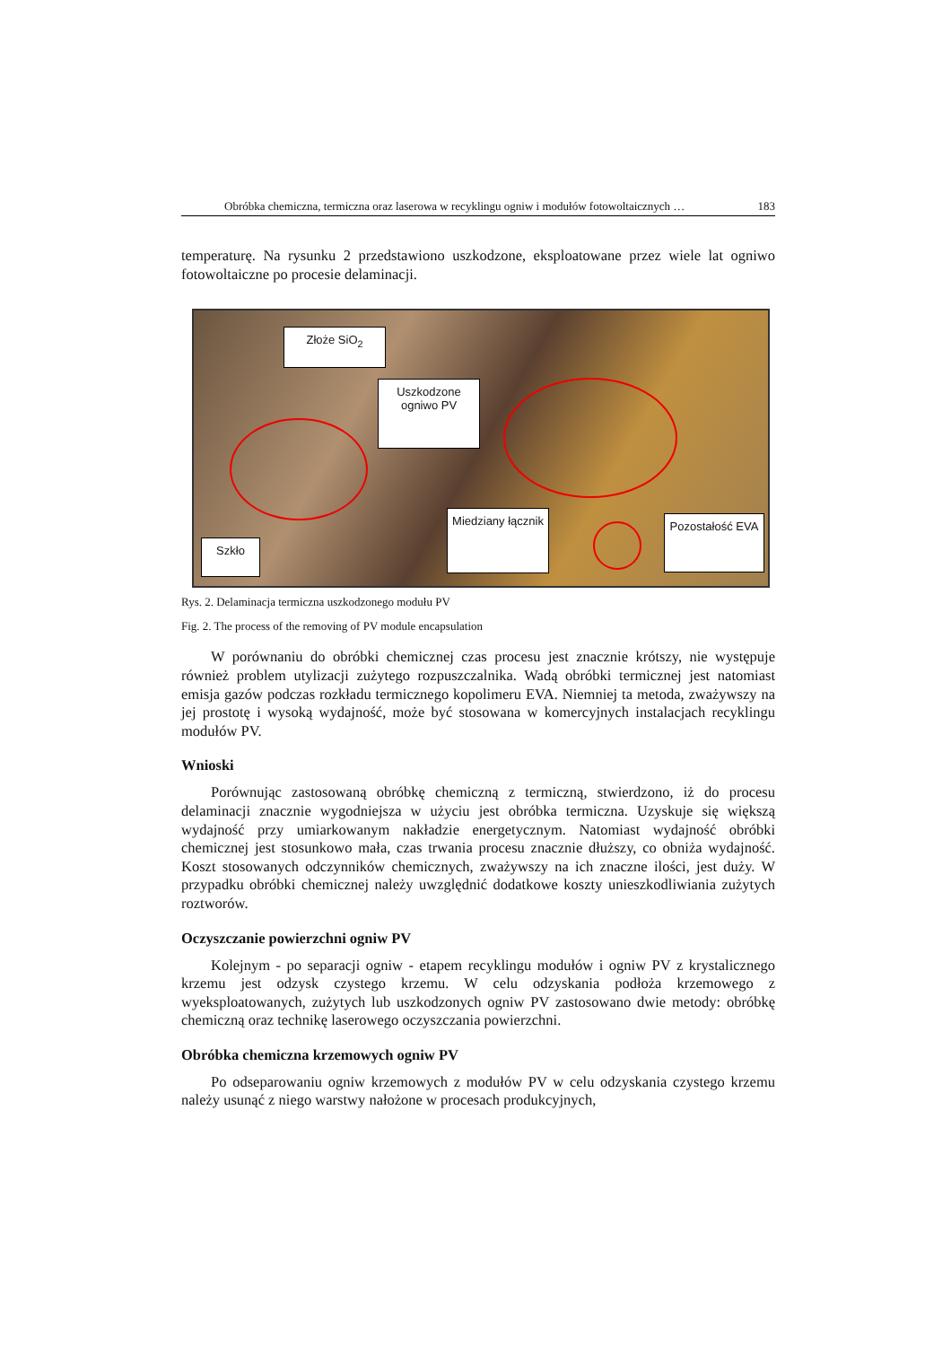Obróbka chemiczna, termiczna oraz laserowa w recyklingu ogniw i modułów fotowoltaicznych … 183
temperaturę. Na rysunku 2 przedstawiono uszkodzone, eksploatowane przez wiele lat ogniwo fotowoltaiczne po procesie delaminacji.
Złoże SiO<sub>2</sub>
Uszkodzone ogniwo PV
Miedziany łącznik
Pozostałość EVA
Szkło
Rys. 2. Delaminacja termiczna uszkodzonego modułu PV
Fig. 2. The process of the removing of PV module encapsulation
W porównaniu do obróbki chemicznej czas procesu jest znacznie krótszy, nie występuje również problem utylizacji zużytego rozpuszczalnika. Wadą obróbki termicznej jest natomiast emisja gazów podczas rozkładu termicznego kopolimeru EVA. Niemniej ta metoda, zważywszy na jej prostotę i wysoką wydajność, może być stosowana w komercyjnych instalacjach recyklingu modułów PV.
Wnioski
Porównując zastosowaną obróbkę chemiczną z termiczną, stwierdzono, iż do procesu delaminacji znacznie wygodniejsza w użyciu jest obróbka termiczna. Uzyskuje się większą wydajność przy umiarkowanym nakładzie energetycznym. Natomiast wydajność obróbki chemicznej jest stosunkowo mała, czas trwania procesu znacznie dłuższy, co obniża wydajność. Koszt stosowanych odczynników chemicznych, zważywszy na ich znaczne ilości, jest duży. W przypadku obróbki chemicznej należy uwzględnić dodatkowe koszty unieszkodliwiania zużytych roztworów.
Oczyszczanie powierzchni ogniw PV
Kolejnym - po separacji ogniw - etapem recyklingu modułów i ogniw PV z krystalicznego krzemu jest odzysk czystego krzemu. W celu odzyskania podłoża krzemowego z wyeksploatowanych, zużytych lub uszkodzonych ogniw PV zastosowano dwie metody: obróbkę chemiczną oraz technikę laserowego oczyszczania powierzchni.
Obróbka chemiczna krzemowych ogniw PV
Po odseparowaniu ogniw krzemowych z modułów PV w celu odzyskania czystego krzemu należy usunąć z niego warstwy nałożone w procesach produkcyjnych,